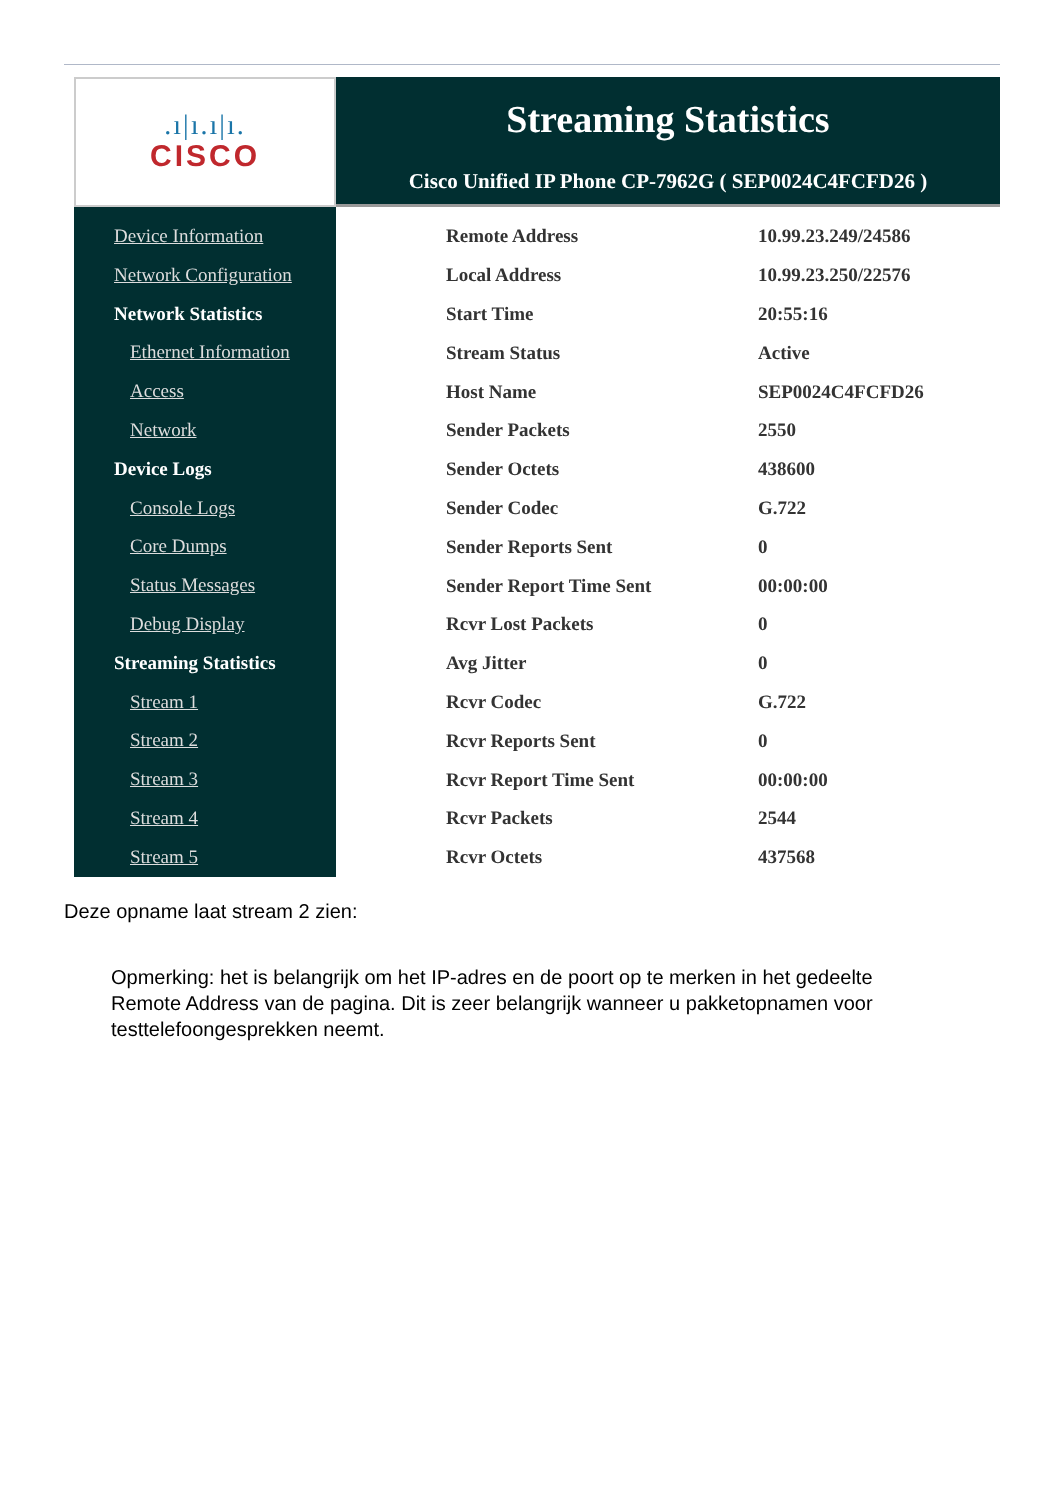.ı|ı.ı|ı.
CISCO
Streaming Statistics
Cisco Unified IP Phone CP-7962G ( SEP0024C4FCFD26 )
Device Information
Network Configuration
Network Statistics
Ethernet Information
Access
Network
Device Logs
Console Logs
Core Dumps
Status Messages
Debug Display
Streaming Statistics
Stream 1
Stream 2
Stream 3
Stream 4
Stream 5
| Remote Address | 10.99.23.249/24586 |
| Local Address | 10.99.23.250/22576 |
| Start Time | 20:55:16 |
| Stream Status | Active |
| Host Name | SEP0024C4FCFD26 |
| Sender Packets | 2550 |
| Sender Octets | 438600 |
| Sender Codec | G.722 |
| Sender Reports Sent | 0 |
| Sender Report Time Sent | 00:00:00 |
| Rcvr Lost Packets | 0 |
| Avg Jitter | 0 |
| Rcvr Codec | G.722 |
| Rcvr Reports Sent | 0 |
| Rcvr Report Time Sent | 00:00:00 |
| Rcvr Packets | 2544 |
| Rcvr Octets | 437568 |
Deze opname laat stream 2 zien:
Opmerking: het is belangrijk om het IP-adres en de poort op te merken in het gedeelte Remote Address van de pagina. Dit is zeer belangrijk wanneer u pakketopnamen voor testtelefoongesprekken neemt.